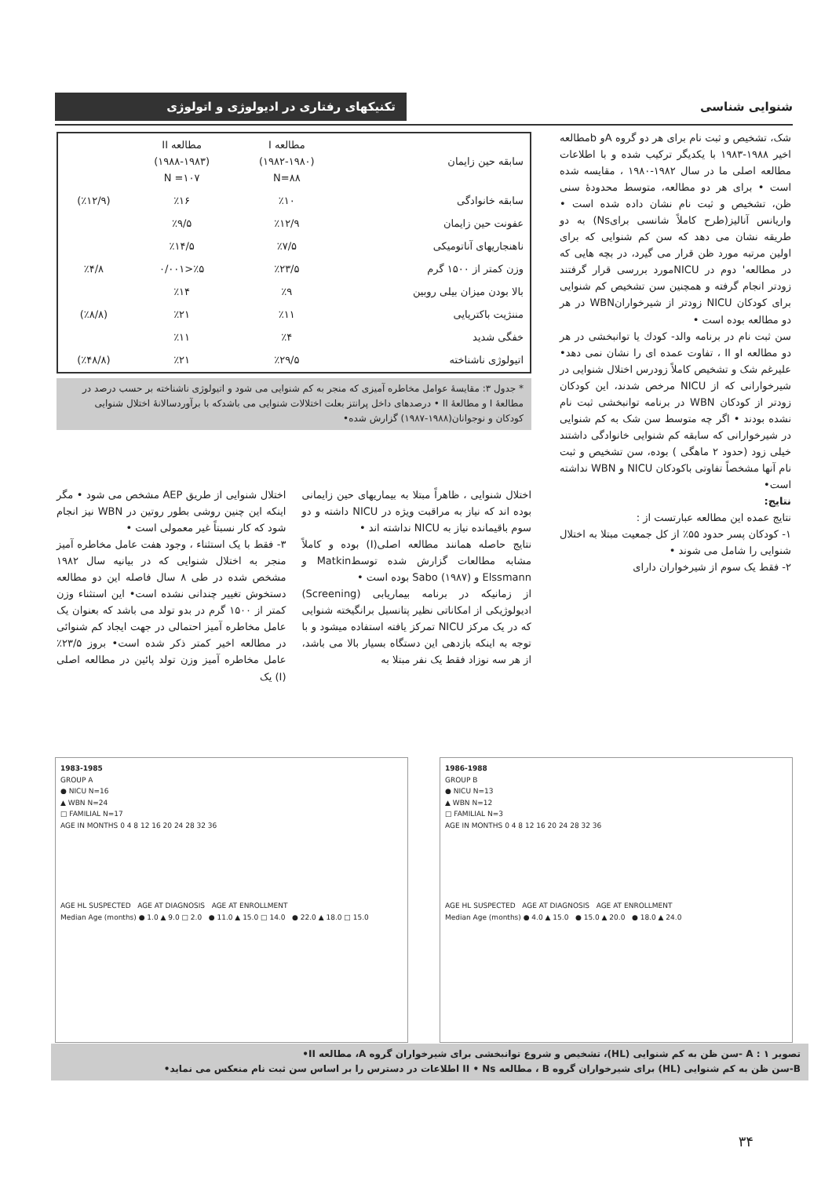شنوایی شناسی
تکنیکهای رفتاری در ادیولوژی و اتولوژی
شک، تشخیص و ثبت نام برای هر دو گروه Aو bمطالعه اخیر ۱۹۸۸-۱۹۸۳ با یکدیگر ترکیب شده و با اطلاعات مطالعه اصلی ما در سال ۱۹۸۲-۱۹۸۰ ، مقایسه شده است • برای هر دو مطالعه، متوسط محدودهٔ سنی ظن، تشخیص و ثبت نام نشان داده شده است • واریانس آنالیز(طرح کاملاً شانسی برایNs) به دو طریقه نشان می دهد که سن کم شنوایی که برای اولین مرتبه مورد ظن قرار می گیرد، در بچه هایی که در مطالعه' دوم در NICUمورد بررسی قرار گرفتند زودتر انجام گرفته و همچنین سن تشخیص کم شنوایی برای کودکان NICU زودتر از شیرخوارانWBN در هر دو مطالعه بوده است •
سن ثبت نام در برنامه والد- کودك یا توانبخشی در هر دو مطالعه Iو II ، تفاوت عمده ای را نشان نمی دهد• علیرغم شک و تشخیص کاملاً زودرس اختلال شنوایی در شیرخوارانی که از NICU مرخص شدند، این کودکان زودتر از کودکان WBN در برنامه توانبخشی ثبت نام نشده بودند • اگر چه متوسط سن شک به کم شنوایی در شیرخوارانی که سابقه کم شنوایی خانوادگی داشتند خیلی زود (حدود ۲ ماهگی ) بوده، سن تشخیص و ثبت نام آنها مشخصاً تفاوتی باکودکان NICU و WBN نداشته است•
نتایج:
نتایج عمده این مطالعه عبارتست از :
۱- کودکان پسر حدود ۵۵٪ از کل جمعیت مبتلا به اختلال شنوایی را شامل می شوند •
۲- فقط یک سوم از شیرخواران دارای
| سابقه حین زایمان | مطالعه I (۱۹۸۲-۱۹۸۰) N=۸۸ | مطالعه II (۱۹۸۸-۱۹۸۳) N =۱۰۷ | |
| --- | --- | --- | --- |
| سابقه خانوادگی | ٪۱۰ | ٪۱۶ | (٪۱۲/۹) |
| عفونت حین زایمان | ٪۱۲/۹ | ٪۹/۵ | |
| ناهنجاریهای آناتومیکی | ٪۷/۵ | ٪۱۴/۵ | |
| وزن کمتر از ۱۵۰۰ گرم | ٪۲۳/۵ | ٪۵<۰/۰۰۱ | ٪۴/۸ |
| بالا بودن میزان بیلی روبین | ٪۹ | ٪۱۴ | |
| مننژیت باکتریایی | ٪۱۱ | ٪۲۱ | (٪۸/۸) |
| خفگی شدید | ٪۴ | ٪۱۱ | |
| اتیولوژی ناشناخته | ٪۲۹/۵ | ٪۲۱ | (٪۴۸/۸) |
* جدول ۳: مقایسهٔ عوامل مخاطره آمیزی که منجر به کم شنوایی می شود و اتیولوژی ناشناخته بر حسب درصد در مطالعهٔ I و مطالعهٔ II • درصدهای داخل پرانتز بعلت اختلالات شنوایی می باشدکه با برآوردسالانهٔ اختلال شنوایی کودکان و نوجوانان(۱۹۸۸-۱۹۸۷) گزارش شده•
اختلال شنوایی ، ظاهراً مبتلا به بیماریهای حین زایمانی بوده اند که نیاز به مراقبت ویژه در NICU داشته و دو سوم باقیمانده نیاز به NICU نداشته اند •
نتایج حاصله همانند مطالعه اصلی(I) بوده و کاملاً مشابه مطالعات گزارش شده توسطMatkin و Elssmann و Sabo (۱۹۸۷) بوده است •
از زمانیکه در برنامه بیماریابی (Screening) ادیولوژیکی از امکاناتی نظیر پتانسیل برانگیخته شنوایی که در یک مرکز NICU تمرکز یافته استفاده میشود و با توجه به اینکه بازدهی این دستگاه بسیار بالا می باشد، از هر سه نوزاد فقط یک نفر مبتلا به
اختلال شنوایی از طریق AEP مشخص می شود • مگر اینکه این چنین روشی بطور روتین در WBN نیز انجام شود که کار نسبتاً غیر معمولی است •
۳- فقط با یک استثناء ، وجود هفت عامل مخاطره آمیز منجر به اختلال شنوایی که در بیانیه سال ۱۹۸۲ مشخص شده در طی ۸ سال فاصله این دو مطالعه دستخوش تغییر چندانی نشده است• این استثناء وزن کمتر از ۱۵۰۰ گرم در بدو تولد می باشد که بعنوان یک عامل مخاطره آمیز احتمالی در جهت ایجاد کم شنوائی در مطالعه اخیر کمتر ذکر شده است• بروز ۲۳/۵٪ عامل مخاطره آمیز وزن تولد پائین در مطالعه اصلی (I) یک
1983-1985
GROUP A
● NICU N=16
▲ WBN N=24
□ FAMILIAL N=17
AGE IN MONTHS 0 4 8 12 16 20 24 28 32 36
AGE HL SUSPECTED AGE AT DIAGNOSIS AGE AT ENROLLMENT
Median Age (months) ● 1.0 ▲ 9.0 □ 2.0 ● 11.0 ▲ 15.0 □ 14.0 ● 22.0 ▲ 18.0 □ 15.0
1986-1988
GROUP B
● NICU N=13
▲ WBN N=12
□ FAMILIAL N=3
AGE IN MONTHS 0 4 8 12 16 20 24 28 32 36
AGE HL SUSPECTED AGE AT DIAGNOSIS AGE AT ENROLLMENT
Median Age (months) ● 4.0 ▲ 15.0 ● 15.0 ▲ 20.0 ● 18.0 ▲ 24.0
تصویر ۱ : A -سن ظن به کم شنوایی (HL)، تشخیص و شروع توانبخشی برای شیرخواران گروه A، مطالعه II•
B-سن ظن به کم شنوایی (HL) برای شیرخواران گروه B ، مطالعه II • Ns اطلاعات در دسترس را بر اساس سن ثبت نام منعکس می نماید•
۳۴